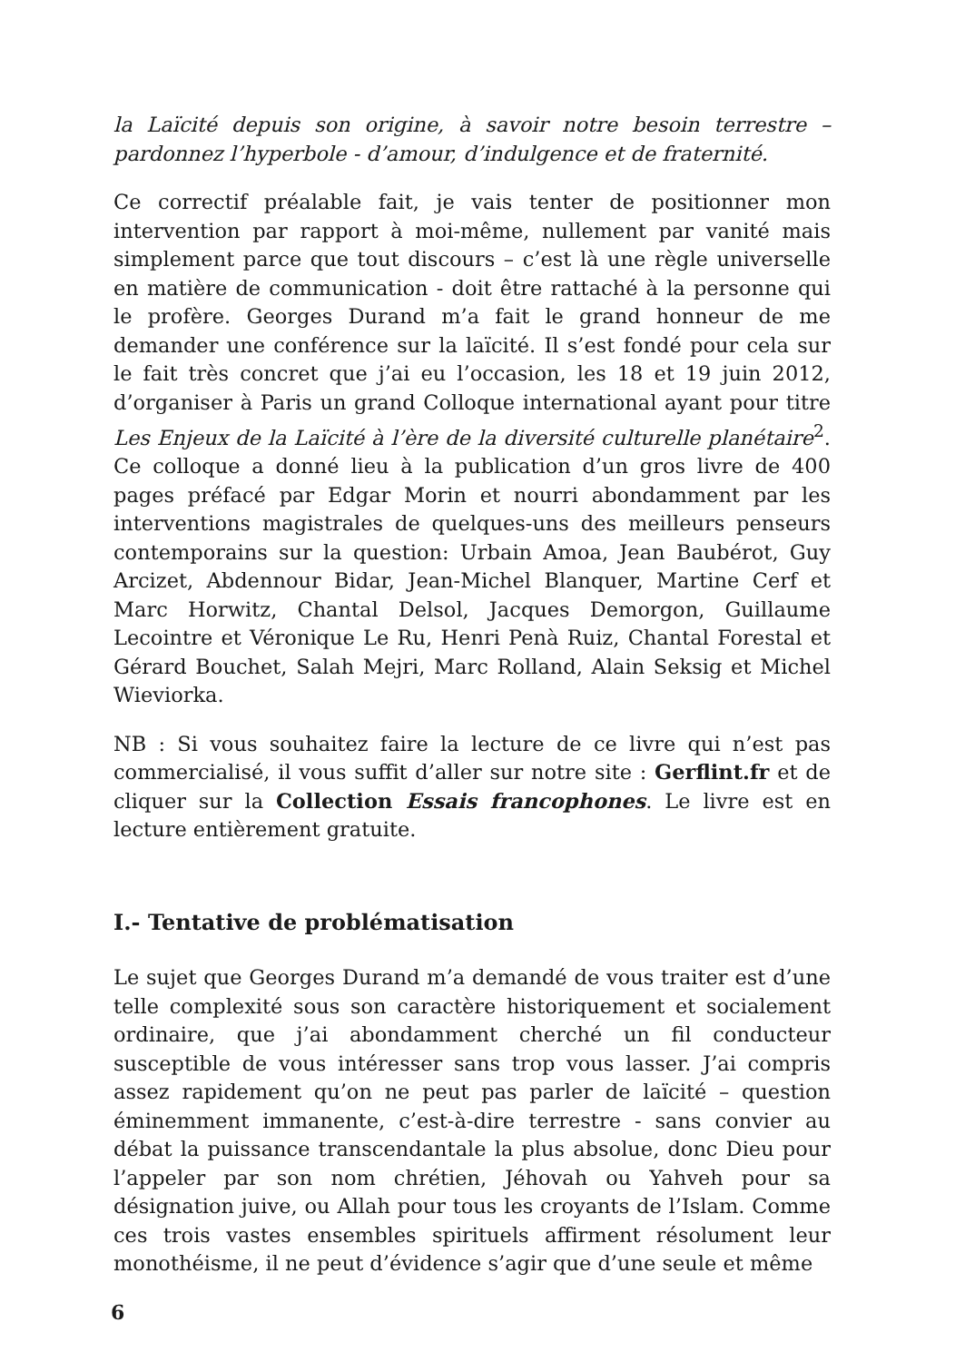la Laïcité depuis son origine, à savoir notre besoin terrestre – pardonnez l’hyperbole - d’amour, d’indulgence et de fraternité.
Ce correctif préalable fait, je vais tenter de positionner mon intervention par rapport à moi-même, nullement par vanité mais simplement parce que tout discours – c’est là une règle universelle en matière de communication - doit être rattaché à la personne qui le profère. Georges Durand m’a fait le grand honneur de me demander une conférence sur la laïcité. Il s’est fondé pour cela sur le fait très concret que j’ai eu l’occasion, les 18 et 19 juin 2012, d’organiser à Paris un grand Colloque international ayant pour titre Les Enjeux de la Laïcité à l’ère de la diversité culturelle planétaire<sup>2</sup>. Ce colloque a donné lieu à la publication d’un gros livre de 400 pages préfacé par Edgar Morin et nourri abondamment par les interventions magistrales de quelques-uns des meilleurs penseurs contemporains sur la question: Urbain Amoa, Jean Baubérot, Guy Arcizet, Abdennour Bidar, Jean-Michel Blanquer, Martine Cerf et Marc Horwitz, Chantal Delsol, Jacques Demorgon, Guillaume Lecointre et Véronique Le Ru, Henri Penà Ruiz, Chantal Forestal et Gérard Bouchet, Salah Mejri, Marc Rolland, Alain Seksig et Michel Wieviorka.
NB : Si vous souhaitez faire la lecture de ce livre qui n’est pas commercialisé, il vous suffit d’aller sur notre site : Gerflint.fr et de cliquer sur la Collection Essais francophones. Le livre est en lecture entièrement gratuite.
I.- Tentative de problématisation
Le sujet que Georges Durand m’a demandé de vous traiter est d’une telle complexité sous son caractère historiquement et socialement ordinaire, que j’ai abondamment cherché un fil conducteur susceptible de vous intéresser sans trop vous lasser. J’ai compris assez rapidement qu’on ne peut pas parler de laïcité – question éminemment immanente, c’est-à-dire terrestre - sans convier au débat la puissance transcendantale la plus absolue, donc Dieu pour l’appeler par son nom chrétien, Jéhovah ou Yahveh pour sa désignation juive, ou Allah pour tous les croyants de l’Islam. Comme ces trois vastes ensembles spirituels affirment résolument leur monothéisme, il ne peut d’évidence s’agir que d’une seule et même
6